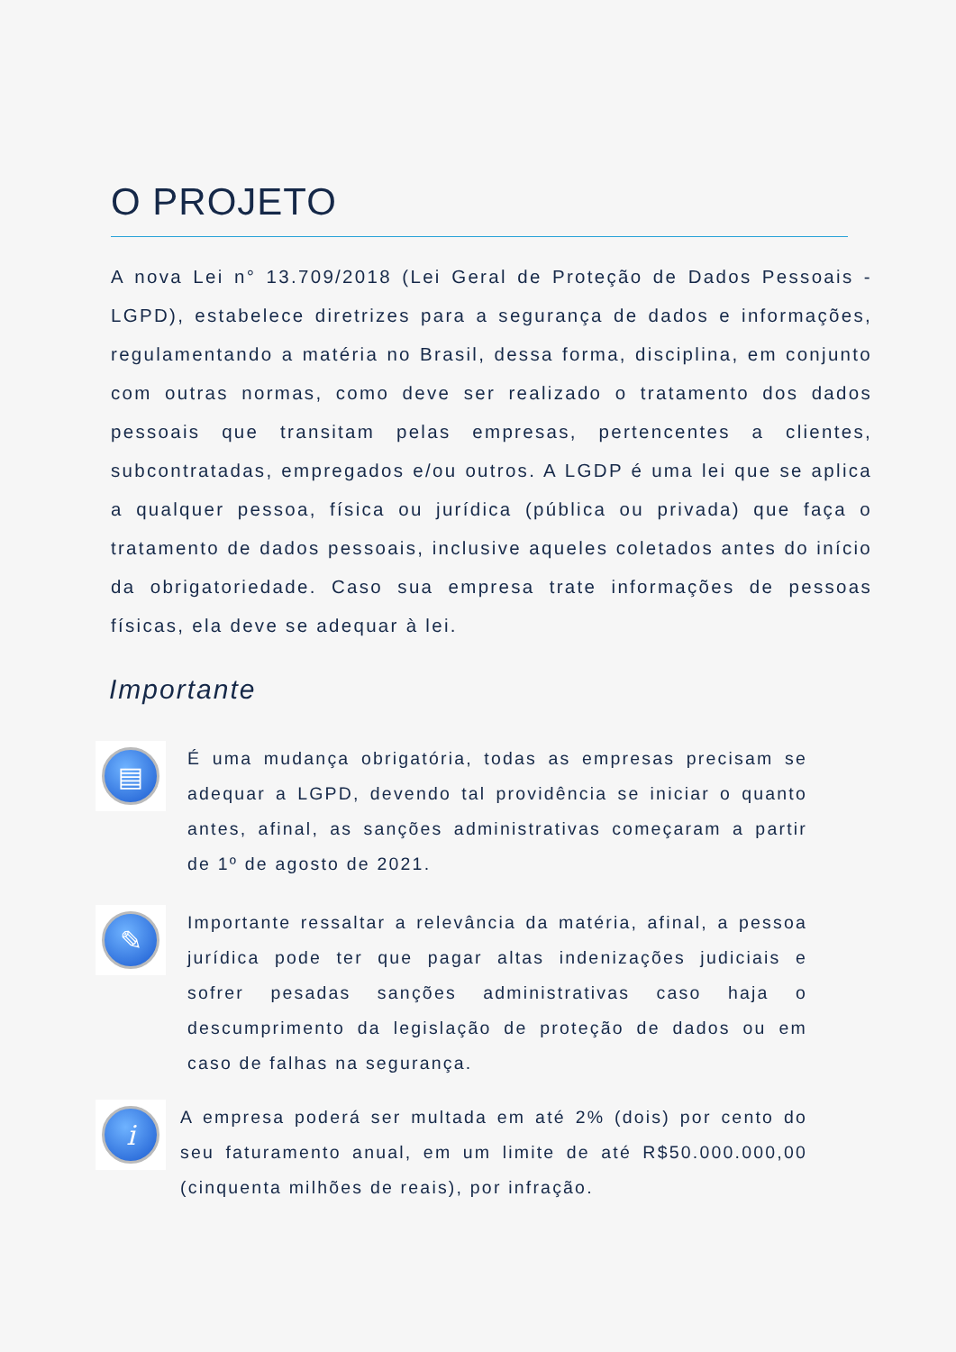O PROJETO
A nova Lei n° 13.709/2018 (Lei Geral de Proteção de Dados Pessoais - LGPD), estabelece diretrizes para a segurança de dados e informações, regulamentando a matéria no Brasil, dessa forma, disciplina, em conjunto com outras normas, como deve ser realizado o tratamento dos dados pessoais que transitam pelas empresas, pertencentes a clientes, subcontratadas, empregados e/ou outros. A LGDP é uma lei que se aplica a qualquer pessoa, física ou jurídica (pública ou privada) que faça o tratamento de dados pessoais, inclusive aqueles coletados antes do início da obrigatoriedade. Caso sua empresa trate informações de pessoas físicas, ela deve se adequar à lei.
Importante
▤
É uma mudança obrigatória, todas as empresas precisam se adequar a LGPD, devendo tal providência se iniciar o quanto antes, afinal, as sanções administrativas começaram a partir de 1º de agosto de 2021.
✎
Importante ressaltar a relevância da matéria, afinal, a pessoa jurídica pode ter que pagar altas indenizações judiciais e sofrer pesadas sanções administrativas caso haja o descumprimento da legislação de proteção de dados ou em caso de falhas na segurança.
i
A empresa poderá ser multada em até 2% (dois) por cento do seu faturamento anual, em um limite de até R$50.000.000,00 (cinquenta milhões de reais), por infração.